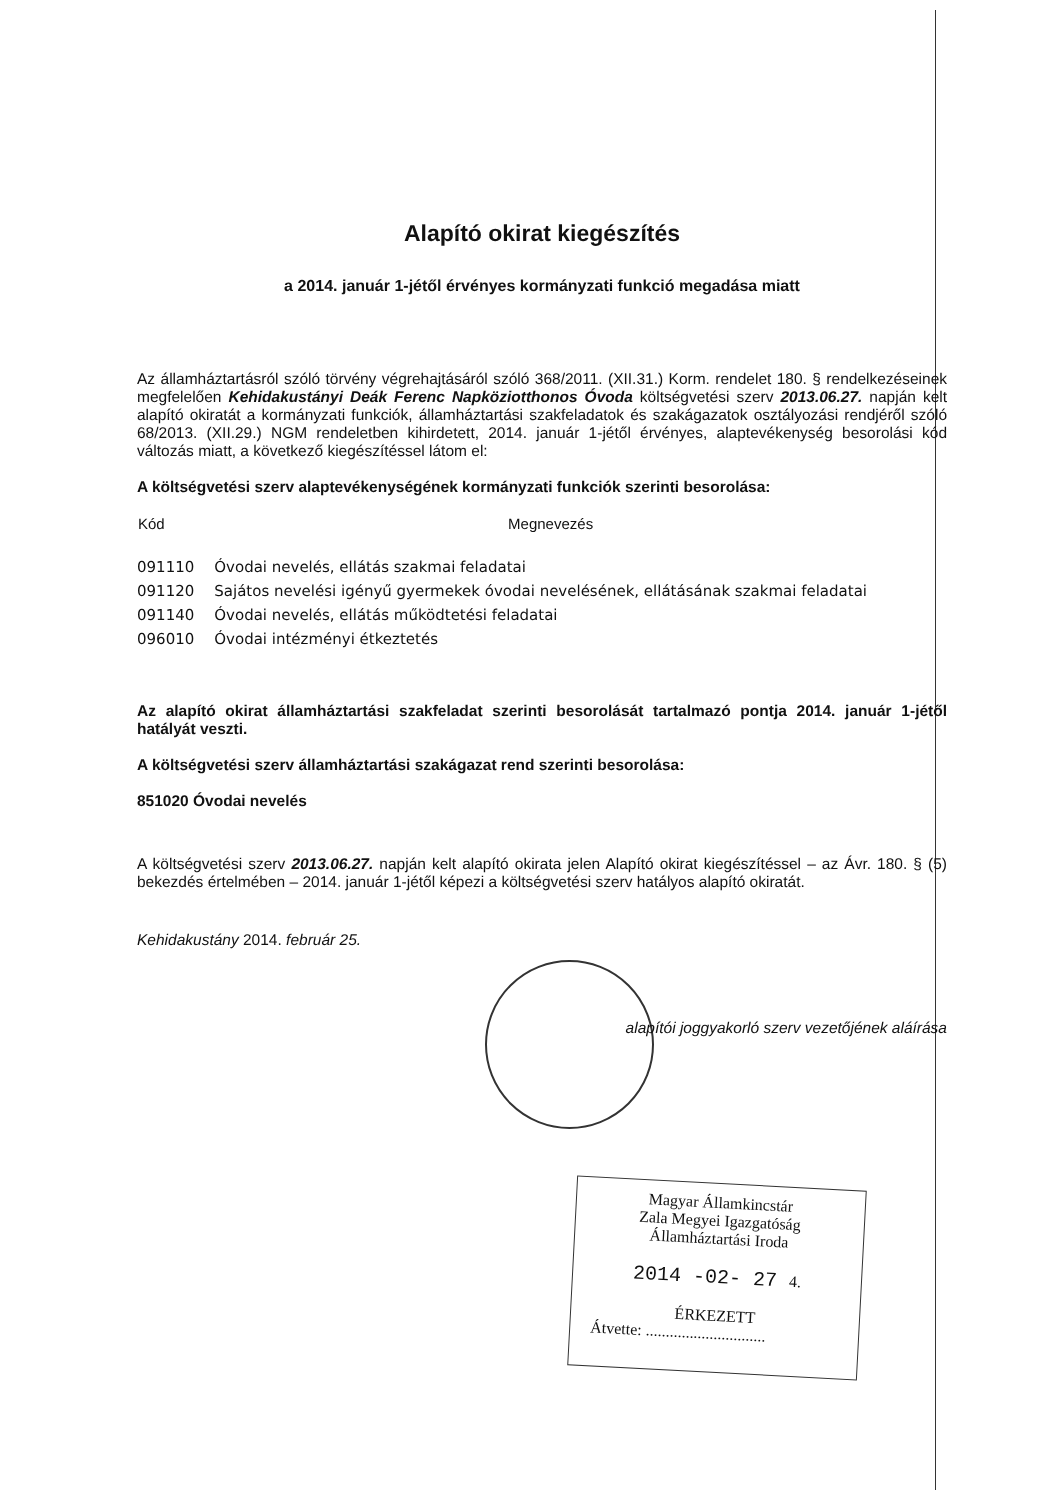Alapító okirat kiegészítés
a 2014. január 1-jétől érvényes kormányzati funkció megadása miatt
Az államháztartásról szóló törvény végrehajtásáról szóló 368/2011. (XII.31.) Korm. rendelet 180. § rendelkezéseinek megfelelően Kehidakustányi Deák Ferenc Napköziotthonos Óvoda költségvetési szerv 2013.06.27. napján kelt alapító okiratát a kormányzati funkciók, államháztartási szakfeladatok és szakágazatok osztályozási rendjéről szóló 68/2013. (XII.29.) NGM rendeletben kihirdetett, 2014. január 1-jétől érvényes, alaptevékenység besorolási kód változás miatt, a következő kiegészítéssel látom el:
A költségvetési szerv alaptevékenységének kormányzati funkciók szerinti besorolása:
| Kód | Megnevezés |
| --- | --- |
| 091110 | Óvodai nevelés, ellátás szakmai feladatai |
| 091120 | Sajátos nevelési igényű gyermekek óvodai nevelésének, ellátásának szakmai feladatai |
| 091140 | Óvodai nevelés, ellátás működtetési feladatai |
| 096010 | Óvodai intézményi étkeztetés |
Az alapító okirat államháztartási szakfeladat szerinti besorolását tartalmazó pontja 2014. január 1-jétől hatályát veszti.
A költségvetési szerv államháztartási szakágazat rend szerinti besorolása:
851020 Óvodai nevelés
A költségvetési szerv 2013.06.27. napján kelt alapító okirata jelen Alapító okirat kiegészítéssel – az Ávr. 180. § (5) bekezdés értelmében – 2014. január 1-jétől képezi a költségvetési szerv hatályos alapító okiratát.
Kehidakustány 2014. február 25.
alapítói joggyakorló szerv vezetőjének aláírása
Magyar Államkincstár
Zala Megyei Igazgatóság
Államháztartási Iroda
2014 -02- 27 4.
ÉRKEZETT
Átvette: ..............................